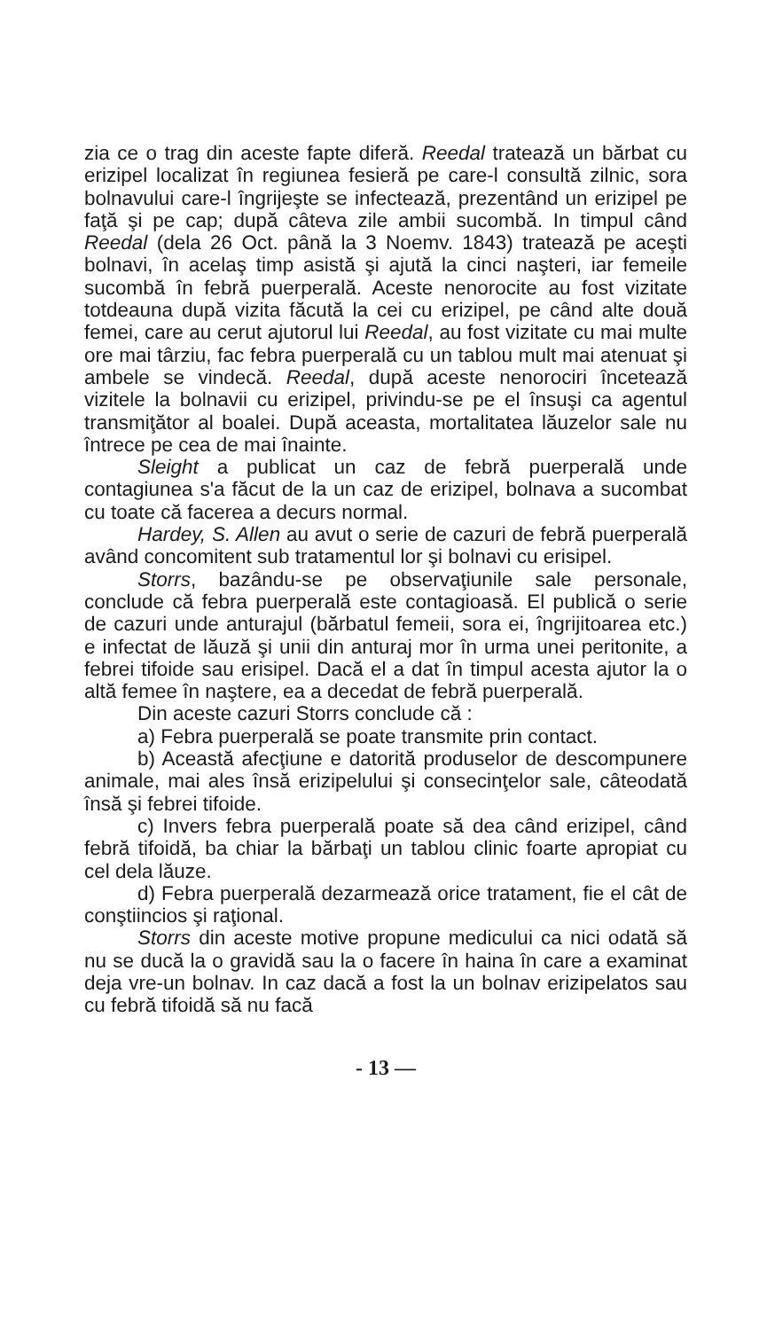zia ce o trag din aceste fapte diferă. Reedal tratează un bărbat cu erizipel localizat în regiunea fesieră pe care-l consultă zilnic, sora bolnavului care-l îngrijeşte se infectează, prezentând un erizipel pe faţă şi pe cap; după câteva zile ambii sucombă. In timpul când Reedal (dela 26 Oct. până la 3 Noemv. 1843) tratează pe aceşti bolnavi, în acelaş timp asistă şi ajută la cinci naşteri, iar femeile sucombă în febră puerperală. Aceste nenorocite au fost vizitate totdeauna după vizita făcută la cei cu erizipel, pe când alte două femei, care au cerut ajutorul lui Reedal, au fost vizitate cu mai multe ore mai târziu, fac febra puerperală cu un tablou mult mai atenuat şi ambele se vindecă. Reedal, după aceste nenorociri încetează vizitele la bolnavii cu erizipel, privindu-se pe el însuşi ca agentul transmiţător al boalei. După aceasta, mortalitatea lăuzelor sale nu întrece pe cea de mai înainte.
Sleight a publicat un caz de febră puerperală unde contagiunea s'a făcut de la un caz de erizipel, bolnava a sucombat cu toate că facerea a decurs normal.
Hardey, S. Allen au avut o serie de cazuri de febră puerperală având concomitent sub tratamentul lor şi bolnavi cu erisipel.
Storrs, bazându-se pe observaţiunile sale personale, conclude că febra puerperală este contagioasă. El publică o serie de cazuri unde anturajul (bărbatul femeii, sora ei, îngrijitoarea etc.) e infectat de lăuză şi unii din anturaj mor în urma unei peritonite, a febrei tifoide sau erisipel. Dacă el a dat în timpul acesta ajutor la o altă femee în naştere, ea a decedat de febră puerperală.
Din aceste cazuri Storrs conclude că :
a) Febra puerperală se poate transmite prin contact.
b) Această afecţiune e datorită produselor de descompunere animale, mai ales însă erizipelului şi consecinţelor sale, câteodată însă şi febrei tifoide.
c) Invers febra puerperală poate să dea când erizipel, când febră tifoidă, ba chiar la bărbaţi un tablou clinic foarte apropiat cu cel dela lăuze.
d) Febra puerperală dezarmează orice tratament, fie el cât de conştiincios şi raţional.
Storrs din aceste motive propune medicului ca nici odată să nu se ducă la o gravidă sau la o facere în haina în care a examinat deja vre-un bolnav. In caz dacă a fost la un bolnav erizipelatos sau cu febră tifoidă să nu facă
- 13 —